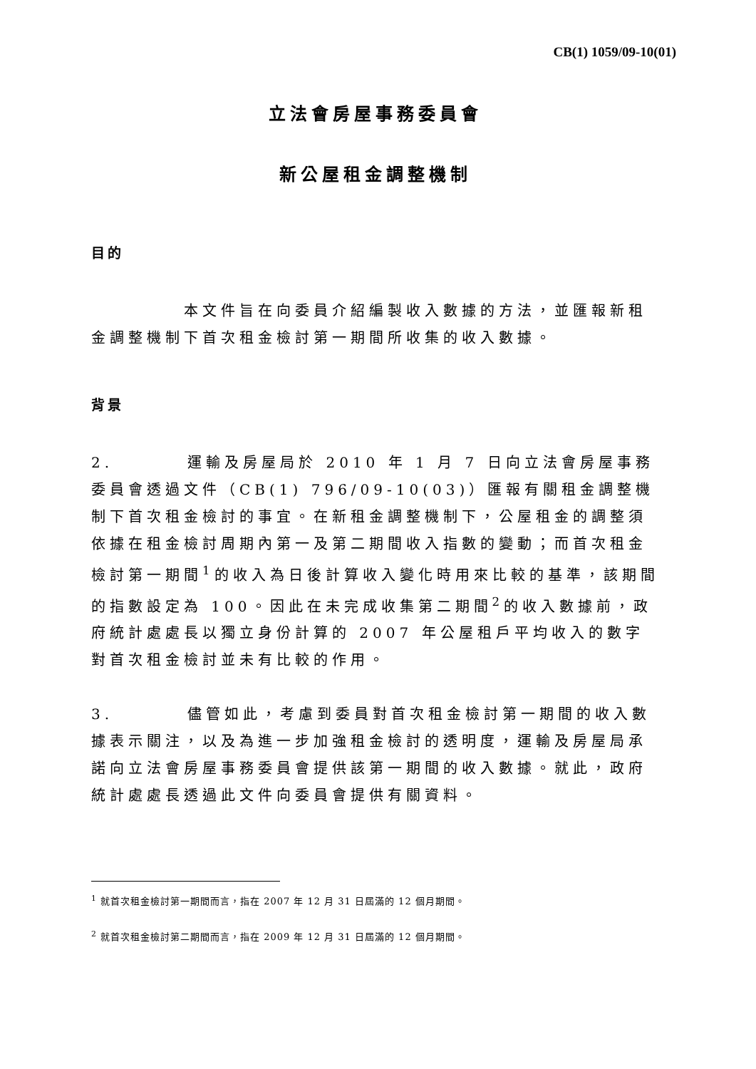CB(1) 1059/09-10(01)
立法會房屋事務委員會
新公屋租金調整機制
目的
     本文件旨在向委員介紹編製收入數據的方法，並匯報新租金調整機制下首次租金檢討第一期間所收集的收入數據。
背景
2.    運輸及房屋局於 2010 年 1 月 7 日向立法會房屋事務委員會透過文件（CB(1) 796/09-10(03)）匯報有關租金調整機制下首次租金檢討的事宜。在新租金調整機制下，公屋租金的調整須依據在租金檢討周期內第一及第二期間收入指數的變動；而首次租金檢討第一期間<sup>1</sup>的收入為日後計算收入變化時用來比較的基準，該期間的指數設定為 100。因此在未完成收集第二期間<sup>2</sup>的收入數據前，政府統計處處長以獨立身份計算的 2007 年公屋租戶平均收入的數字對首次租金檢討並未有比較的作用。
3.    儘管如此，考慮到委員對首次租金檢討第一期間的收入數據表示關注，以及為進一步加強租金檢討的透明度，運輸及房屋局承諾向立法會房屋事務委員會提供該第一期間的收入數據。就此，政府統計處處長透過此文件向委員會提供有關資料。
<sup>1</sup> 就首次租金檢討第一期間而言，指在 2007 年 12 月 31 日屆滿的 12 個月期間。
<sup>2</sup> 就首次租金檢討第二期間而言，指在 2009 年 12 月 31 日屆滿的 12 個月期間。